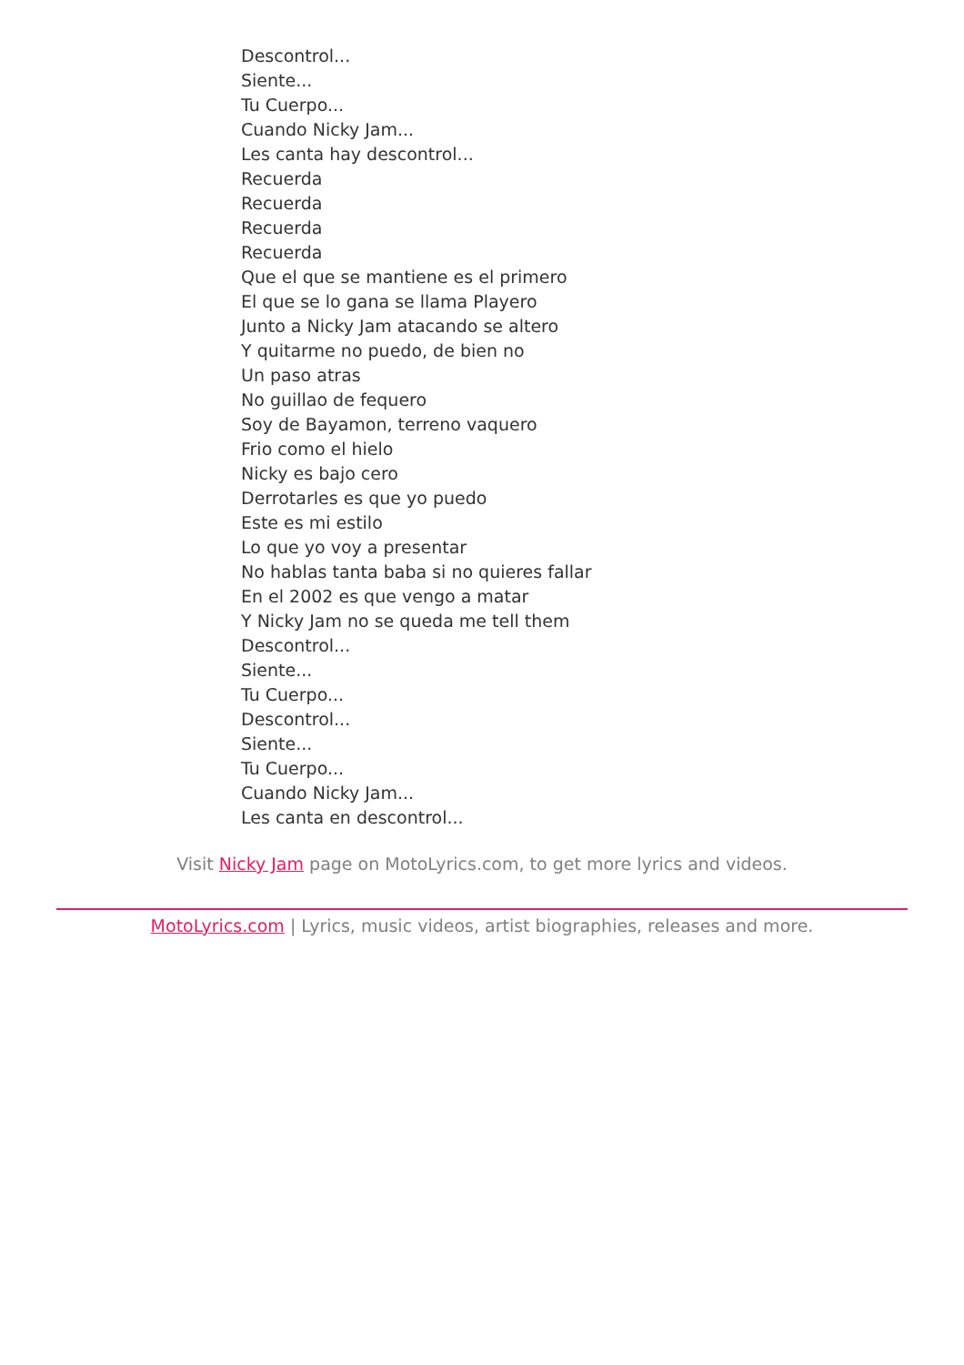Descontrol...
Siente...
Tu Cuerpo...
Cuando Nicky Jam...
Les canta hay descontrol...
Recuerda
Recuerda
Recuerda
Recuerda
Que el que se mantiene es el primero
El que se lo gana se llama Playero
Junto a Nicky Jam atacando se altero
Y quitarme no puedo, de bien no
Un paso atras
No guillao de fequero
Soy de Bayamon, terreno vaquero
Frio como el hielo
Nicky es bajo cero
Derrotarles es que yo puedo
Este es mi estilo
Lo que yo voy a presentar
No hablas tanta baba si no quieres fallar
En el 2002 es que vengo a matar
Y Nicky Jam no se queda me tell them
Descontrol...
Siente...
Tu Cuerpo...
Descontrol...
Siente...
Tu Cuerpo...
Cuando Nicky Jam...
Les canta en descontrol...
Visit Nicky Jam page on MotoLyrics.com, to get more lyrics and videos.
MotoLyrics.com | Lyrics, music videos, artist biographies, releases and more.